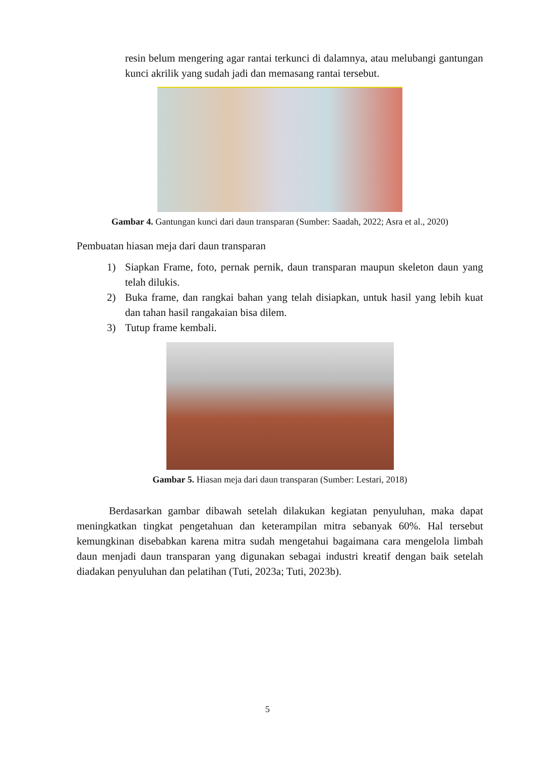resin belum mengering agar rantai terkunci di dalamnya, atau melubangi gantungan kunci akrilik yang sudah jadi dan memasang rantai tersebut.
Gambar 4. Gantungan kunci dari daun transparan (Sumber: Saadah, 2022; Asra et al., 2020)
Pembuatan hiasan meja dari daun transparan
1) Siapkan Frame, foto, pernak pernik, daun transparan maupun skeleton daun yang telah dilukis.
2) Buka frame, dan rangkai bahan yang telah disiapkan, untuk hasil yang lebih kuat dan tahan hasil rangakaian bisa dilem.
3) Tutup frame kembali.
Gambar 5. Hiasan meja dari daun transparan (Sumber: Lestari, 2018)
Berdasarkan gambar dibawah setelah dilakukan kegiatan penyuluhan, maka dapat meningkatkan tingkat pengetahuan dan keterampilan mitra sebanyak 60%. Hal tersebut kemungkinan disebabkan karena mitra sudah mengetahui bagaimana cara mengelola limbah daun menjadi daun transparan yang digunakan sebagai industri kreatif dengan baik setelah diadakan penyuluhan dan pelatihan (Tuti, 2023a; Tuti, 2023b).
5